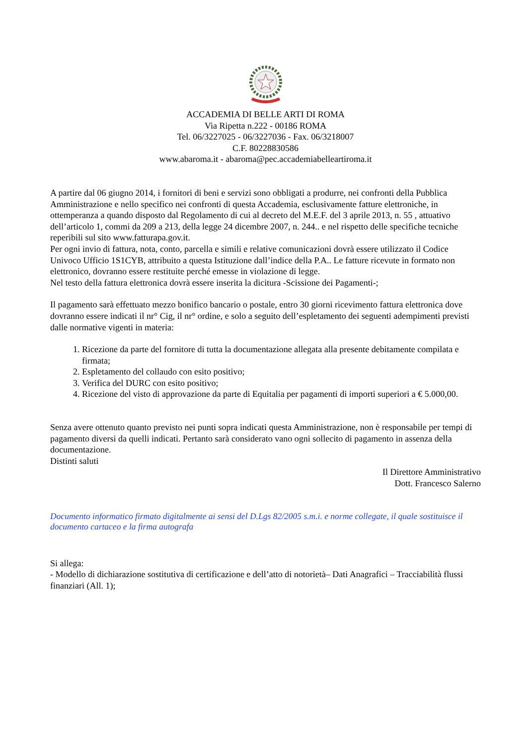ACCADEMIA DI BELLE ARTI DI ROMA
Via Ripetta n.222 - 00186 ROMA
Tel. 06/3227025 - 06/3227036 - Fax. 06/3218007
C.F. 80228830586
www.abaroma.it - abaroma@pec.accademiabelleartiroma.it
A partire dal 06 giugno 2014, i fornitori di beni e servizi sono obbligati a produrre, nei confronti della Pubblica Amministrazione e nello specifico nei confronti di questa Accademia, esclusivamente fatture elettroniche, in ottemperanza a quando disposto dal Regolamento di cui al decreto del M.E.F. del 3 aprile 2013, n. 55 , attuativo dell’articolo 1, commi da 209 a 213, della legge 24 dicembre 2007, n. 244.. e nel rispetto delle specifiche tecniche reperibili sul sito www.fatturapa.gov.it.
Per ogni invio di fattura, nota, conto, parcella e simili e relative comunicazioni dovrà essere utilizzato il Codice Univoco Ufficio 1S1CYB, attribuito a questa Istituzione dall’indice della P.A.. Le fatture ricevute in formato non elettronico, dovranno essere restituite perché emesse in violazione di legge.
Nel testo della fattura elettronica dovrà essere inserita la dicitura -Scissione dei Pagamenti-;
Il pagamento sarà effettuato mezzo bonifico bancario o postale, entro 30 giorni ricevimento fattura elettronica dove dovranno essere indicati il nr° Cig, il nr° ordine, e solo a seguito dell’espletamento dei seguenti adempimenti previsti dalle normative vigenti in materia:
1. Ricezione da parte del fornitore di tutta la documentazione allegata alla presente debitamente compilata e firmata;
2. Espletamento del collaudo con esito positivo;
3. Verifica del DURC con esito positivo;
4. Ricezione del visto di approvazione da parte di Equitalia per pagamenti di importi superiori a € 5.000,00.
Senza avere ottenuto quanto previsto nei punti sopra indicati questa Amministrazione, non è responsabile per tempi di pagamento diversi da quelli indicati. Pertanto sarà considerato vano ogni sollecito di pagamento in assenza della documentazione.
Distinti saluti
Il Direttore Amministrativo
Dott. Francesco Salerno
Documento informatico firmato digitalmente ai sensi del D.Lgs 82/2005 s.m.i. e norme collegate, il quale sostituisce il documento cartaceo e la firma autografa
Si allega:
- Modello di dichiarazione sostitutiva di certificazione e dell’atto di notorietà– Dati Anagrafici – Tracciabilità flussi finanziari (All. 1);